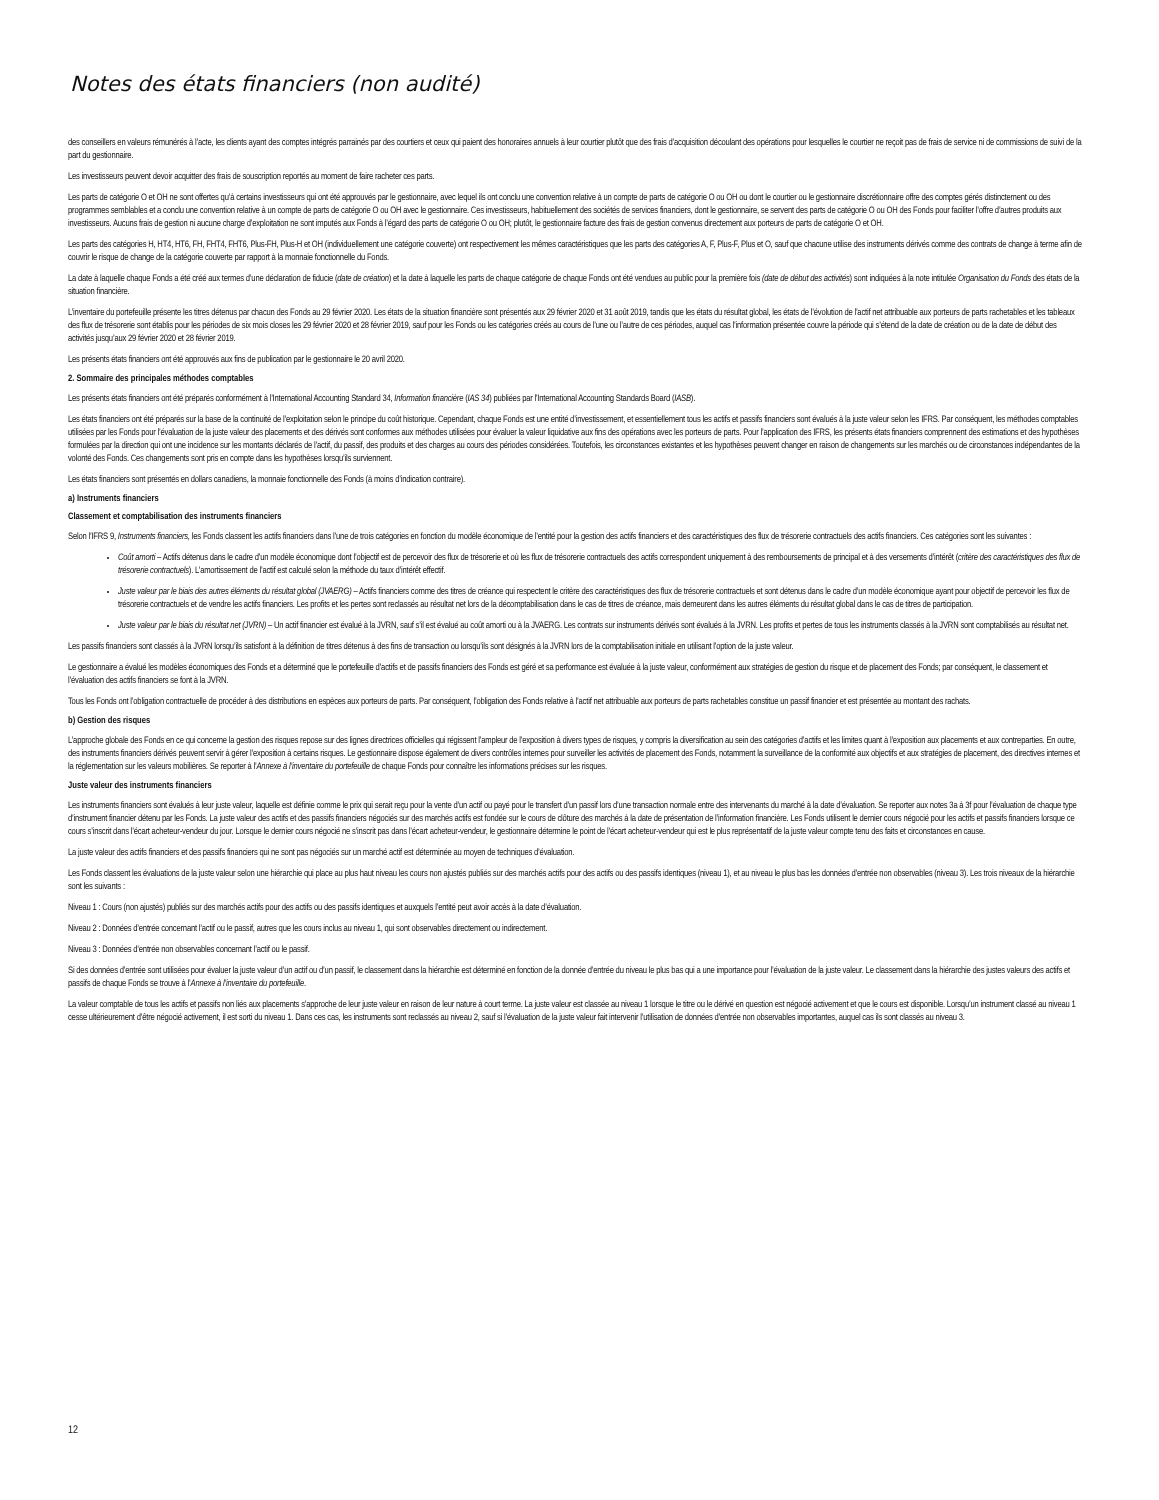Notes des états financiers (non audité)
des conseillers en valeurs rémunérés à l’acte, les clients ayant des comptes intégrés parrainés par des courtiers et ceux qui paient des honoraires annuels à leur courtier plutôt que des frais d’acquisition découlant des opérations pour lesquelles le courtier ne reçoit pas de frais de service ni de commissions de suivi de la part du gestionnaire.
Les investisseurs peuvent devoir acquitter des frais de souscription reportés au moment de faire racheter ces parts.
Les parts de catégorie O et OH ne sont offertes qu’à certains investisseurs qui ont été approuvés par le gestionnaire, avec lequel ils ont conclu une convention relative à un compte de parts de catégorie O ou OH ou dont le courtier ou le gestionnaire discrétionnaire offre des comptes gérés distinctement ou des programmes semblables et a conclu une convention relative à un compte de parts de catégorie O ou OH avec le gestionnaire. Ces investisseurs, habituellement des sociétés de services financiers, dont le gestionnaire, se servent des parts de catégorie O ou OH des Fonds pour faciliter l’offre d’autres produits aux investisseurs. Aucuns frais de gestion ni aucune charge d’exploitation ne sont imputés aux Fonds à l’égard des parts de catégorie O ou OH; plutôt, le gestionnaire facture des frais de gestion convenus directement aux porteurs de parts de catégorie O et OH.
Les parts des catégories H, HT4, HT6, FH, FHT4, FHT6, Plus-FH, Plus-H et OH (individuellement une catégorie couverte) ont respectivement les mêmes caractéristiques que les parts des catégories A, F, Plus-F, Plus et O, sauf que chacune utilise des instruments dérivés comme des contrats de change à terme afin de couvrir le risque de change de la catégorie couverte par rapport à la monnaie fonctionnelle du Fonds.
La date à laquelle chaque Fonds a été créé aux termes d’une déclaration de fiducie (date de création) et la date à laquelle les parts de chaque catégorie de chaque Fonds ont été vendues au public pour la première fois (date de début des activités) sont indiquées à la note intitulée Organisation du Fonds des états de la situation financière.
L’inventaire du portefeuille présente les titres détenus par chacun des Fonds au 29 février 2020. Les états de la situation financière sont présentés aux 29 février 2020 et 31 août 2019, tandis que les états du résultat global, les états de l’évolution de l’actif net attribuable aux porteurs de parts rachetables et les tableaux des flux de trésorerie sont établis pour les périodes de six mois closes les 29 février 2020 et 28 février 2019, sauf pour les Fonds ou les catégories créés au cours de l’une ou l’autre de ces périodes, auquel cas l’information présentée couvre la période qui s’étend de la date de création ou de la date de début des activités jusqu’aux 29 février 2020 et 28 février 2019.
Les présents états financiers ont été approuvés aux fins de publication par le gestionnaire le 20 avril 2020.
2. Sommaire des principales méthodes comptables
Les présents états financiers ont été préparés conformément à l’International Accounting Standard 34, Information financière (IAS 34) publiées par l'International Accounting Standards Board (IASB).
Les états financiers ont été préparés sur la base de la continuité de l’exploitation selon le principe du coût historique. Cependant, chaque Fonds est une entité d’investissement, et essentiellement tous les actifs et passifs financiers sont évalués à la juste valeur selon les IFRS. Par conséquent, les méthodes comptables utilisées par les Fonds pour l’évaluation de la juste valeur des placements et des dérivés sont conformes aux méthodes utilisées pour évaluer la valeur liquidative aux fins des opérations avec les porteurs de parts. Pour l’application des IFRS, les présents états financiers comprennent des estimations et des hypothèses formulées par la direction qui ont une incidence sur les montants déclarés de l’actif, du passif, des produits et des charges au cours des périodes considérées. Toutefois, les circonstances existantes et les hypothèses peuvent changer en raison de changements sur les marchés ou de circonstances indépendantes de la volonté des Fonds. Ces changements sont pris en compte dans les hypothèses lorsqu’ils surviennent.
Les états financiers sont présentés en dollars canadiens, la monnaie fonctionnelle des Fonds (à moins d’indication contraire).
a) Instruments financiers
Classement et comptabilisation des instruments financiers
Selon l’IFRS 9, Instruments financiers, les Fonds classent les actifs financiers dans l’une de trois catégories en fonction du modèle économique de l’entité pour la gestion des actifs financiers et des caractéristiques des flux de trésorerie contractuels des actifs financiers. Ces catégories sont les suivantes :
Coût amorti – Actifs détenus dans le cadre d’un modèle économique dont l’objectif est de percevoir des flux de trésorerie et où les flux de trésorerie contractuels des actifs correspondent uniquement à des remboursements de principal et à des versements d’intérêt (critère des caractéristiques des flux de trésorerie contractuels). L’amortissement de l’actif est calculé selon la méthode du taux d’intérêt effectif.
Juste valeur par le biais des autres éléments du résultat global (JVAERG) – Actifs financiers comme des titres de créance qui respectent le critère des caractéristiques des flux de trésorerie contractuels et sont détenus dans le cadre d’un modèle économique ayant pour objectif de percevoir les flux de trésorerie contractuels et de vendre les actifs financiers. Les profits et les pertes sont reclassés au résultat net lors de la décomptabilisation dans le cas de titres de créance, mais demeurent dans les autres éléments du résultat global dans le cas de titres de participation.
Juste valeur par le biais du résultat net (JVRN) – Un actif financier est évalué à la JVRN, sauf s’il est évalué au coût amorti ou à la JVAERG. Les contrats sur instruments dérivés sont évalués à la JVRN. Les profits et pertes de tous les instruments classés à la JVRN sont comptabilisés au résultat net.
Les passifs financiers sont classés à la JVRN lorsqu’ils satisfont à la définition de titres détenus à des fins de transaction ou lorsqu’ils sont désignés à la JVRN lors de la comptabilisation initiale en utilisant l’option de la juste valeur.
Le gestionnaire a évalué les modèles économiques des Fonds et a déterminé que le portefeuille d’actifs et de passifs financiers des Fonds est géré et sa performance est évaluée à la juste valeur, conformément aux stratégies de gestion du risque et de placement des Fonds; par conséquent, le classement et l’évaluation des actifs financiers se font à la JVRN.
Tous les Fonds ont l’obligation contractuelle de procéder à des distributions en espèces aux porteurs de parts. Par conséquent, l’obligation des Fonds relative à l’actif net attribuable aux porteurs de parts rachetables constitue un passif financier et est présentée au montant des rachats.
b) Gestion des risques
L’approche globale des Fonds en ce qui concerne la gestion des risques repose sur des lignes directrices officielles qui régissent l’ampleur de l’exposition à divers types de risques, y compris la diversification au sein des catégories d’actifs et les limites quant à l’exposition aux placements et aux contreparties. En outre, des instruments financiers dérivés peuvent servir à gérer l’exposition à certains risques. Le gestionnaire dispose également de divers contrôles internes pour surveiller les activités de placement des Fonds, notamment la surveillance de la conformité aux objectifs et aux stratégies de placement, des directives internes et la réglementation sur les valeurs mobilières. Se reporter à l’Annexe à l’inventaire du portefeuille de chaque Fonds pour connaître les informations précises sur les risques.
Juste valeur des instruments financiers
Les instruments financiers sont évalués à leur juste valeur, laquelle est définie comme le prix qui serait reçu pour la vente d’un actif ou payé pour le transfert d’un passif lors d’une transaction normale entre des intervenants du marché à la date d’évaluation. Se reporter aux notes 3a à 3f pour l’évaluation de chaque type d’instrument financier détenu par les Fonds. La juste valeur des actifs et des passifs financiers négociés sur des marchés actifs est fondée sur le cours de clôture des marchés à la date de présentation de l’information financière. Les Fonds utilisent le dernier cours négocié pour les actifs et passifs financiers lorsque ce cours s’inscrit dans l’écart acheteur-vendeur du jour. Lorsque le dernier cours négocié ne s’inscrit pas dans l’écart acheteur-vendeur, le gestionnaire détermine le point de l’écart acheteur-vendeur qui est le plus représentatif de la juste valeur compte tenu des faits et circonstances en cause.
La juste valeur des actifs financiers et des passifs financiers qui ne sont pas négociés sur un marché actif est déterminée au moyen de techniques d’évaluation.
Les Fonds classent les évaluations de la juste valeur selon une hiérarchie qui place au plus haut niveau les cours non ajustés publiés sur des marchés actifs pour des actifs ou des passifs identiques (niveau 1), et au niveau le plus bas les données d’entrée non observables (niveau 3). Les trois niveaux de la hiérarchie sont les suivants :
Niveau 1 : Cours (non ajustés) publiés sur des marchés actifs pour des actifs ou des passifs identiques et auxquels l’entité peut avoir accès à la date d’évaluation.
Niveau 2 : Données d’entrée concernant l’actif ou le passif, autres que les cours inclus au niveau 1, qui sont observables directement ou indirectement.
Niveau 3 : Données d’entrée non observables concernant l’actif ou le passif.
Si des données d’entrée sont utilisées pour évaluer la juste valeur d’un actif ou d’un passif, le classement dans la hiérarchie est déterminé en fonction de la donnée d’entrée du niveau le plus bas qui a une importance pour l’évaluation de la juste valeur. Le classement dans la hiérarchie des justes valeurs des actifs et passifs de chaque Fonds se trouve à l’Annexe à l’inventaire du portefeuille.
La valeur comptable de tous les actifs et passifs non liés aux placements s’approche de leur juste valeur en raison de leur nature à court terme. La juste valeur est classée au niveau 1 lorsque le titre ou le dérivé en question est négocié activement et que le cours est disponible. Lorsqu’un instrument classé au niveau 1 cesse ultérieurement d’être négocié activement, il est sorti du niveau 1. Dans ces cas, les instruments sont reclassés au niveau 2, sauf si l’évaluation de la juste valeur fait intervenir l’utilisation de données d’entrée non observables importantes, auquel cas ils sont classés au niveau 3.
12